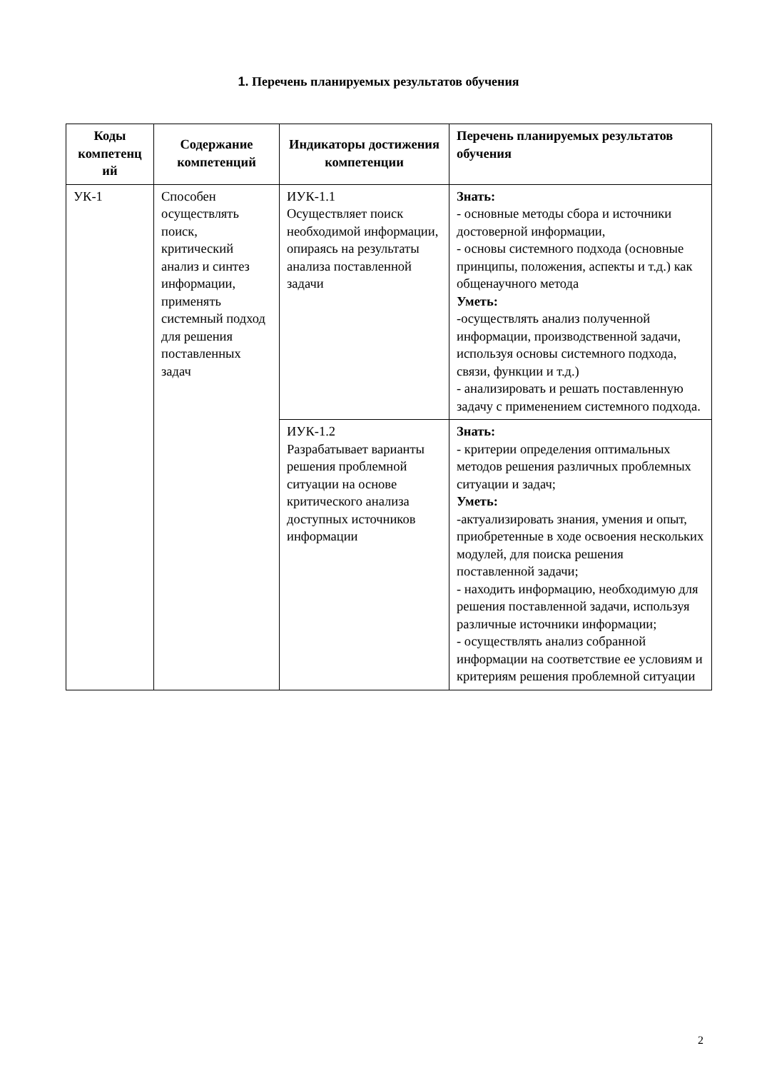1. Перечень планируемых результатов обучения
| Коды компетенц ий | Содержание компетенций | Индикаторы достижения компетенции | Перечень планируемых результатов обучения |
| --- | --- | --- | --- |
| УК-1 | Способен осуществлять поиск, критический анализ и синтез информации, применять системный подход для решения поставленных задач | ИУК-1.1 Осуществляет поиск необходимой информации, опираясь на результаты анализа поставленной задачи | Знать: - основные методы сбора и источники достоверной информации, - основы системного подхода (основные принципы, положения, аспекты и т.д.) как общенаучного метода Уметь: -осуществлять анализ полученной информации, производственной задачи, используя основы системного подхода, связи, функции и т.д.) - анализировать и решать поставленную задачу с применением системного подхода. |
| | | ИУК-1.2 Разрабатывает варианты решения проблемной ситуации на основе критического анализа доступных источников информации | Знать: - критерии определения оптимальных методов решения различных проблемных ситуации и задач; Уметь: -актуализировать знания, умения и опыт, приобретенные в ходе освоения нескольких модулей, для поиска решения поставленной задачи; - находить информацию, необходимую для решения поставленной задачи, используя различные источники информации; - осуществлять анализ собранной информации на соответствие ее условиям и критериям решения проблемной ситуации |
2